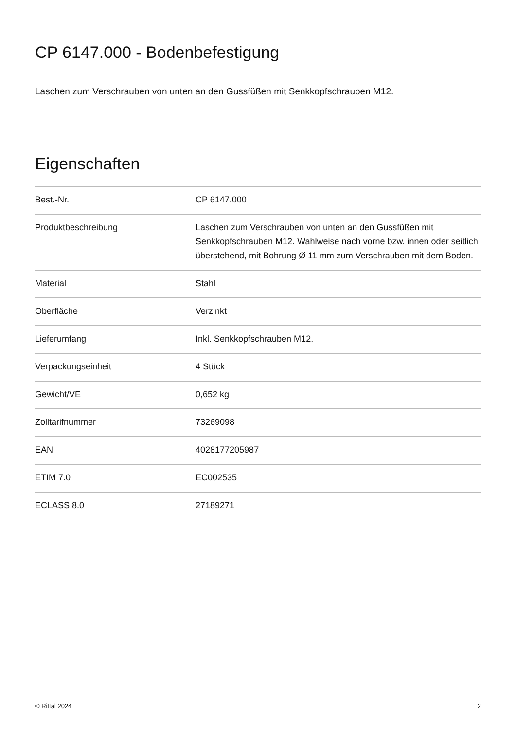CP 6147.000 - Bodenbefestigung
Laschen zum Verschrauben von unten an den Gussfüßen mit Senkkopfschrauben M12.
Eigenschaften
| Best.-Nr. | CP 6147.000 |
| Produktbeschreibung | Laschen zum Verschrauben von unten an den Gussfüßen mit Senkkopfschrauben M12. Wahlweise nach vorne bzw. innen oder seitlich überstehend, mit Bohrung Ø 11 mm zum Verschrauben mit dem Boden. |
| Material | Stahl |
| Oberfläche | Verzinkt |
| Lieferumfang | Inkl. Senkkopfschrauben M12. |
| Verpackungseinheit | 4 Stück |
| Gewicht/VE | 0,652 kg |
| Zolltarifnummer | 73269098 |
| EAN | 4028177205987 |
| ETIM 7.0 | EC002535 |
| ECLASS 8.0 | 27189271 |
© Rittal 2024 2